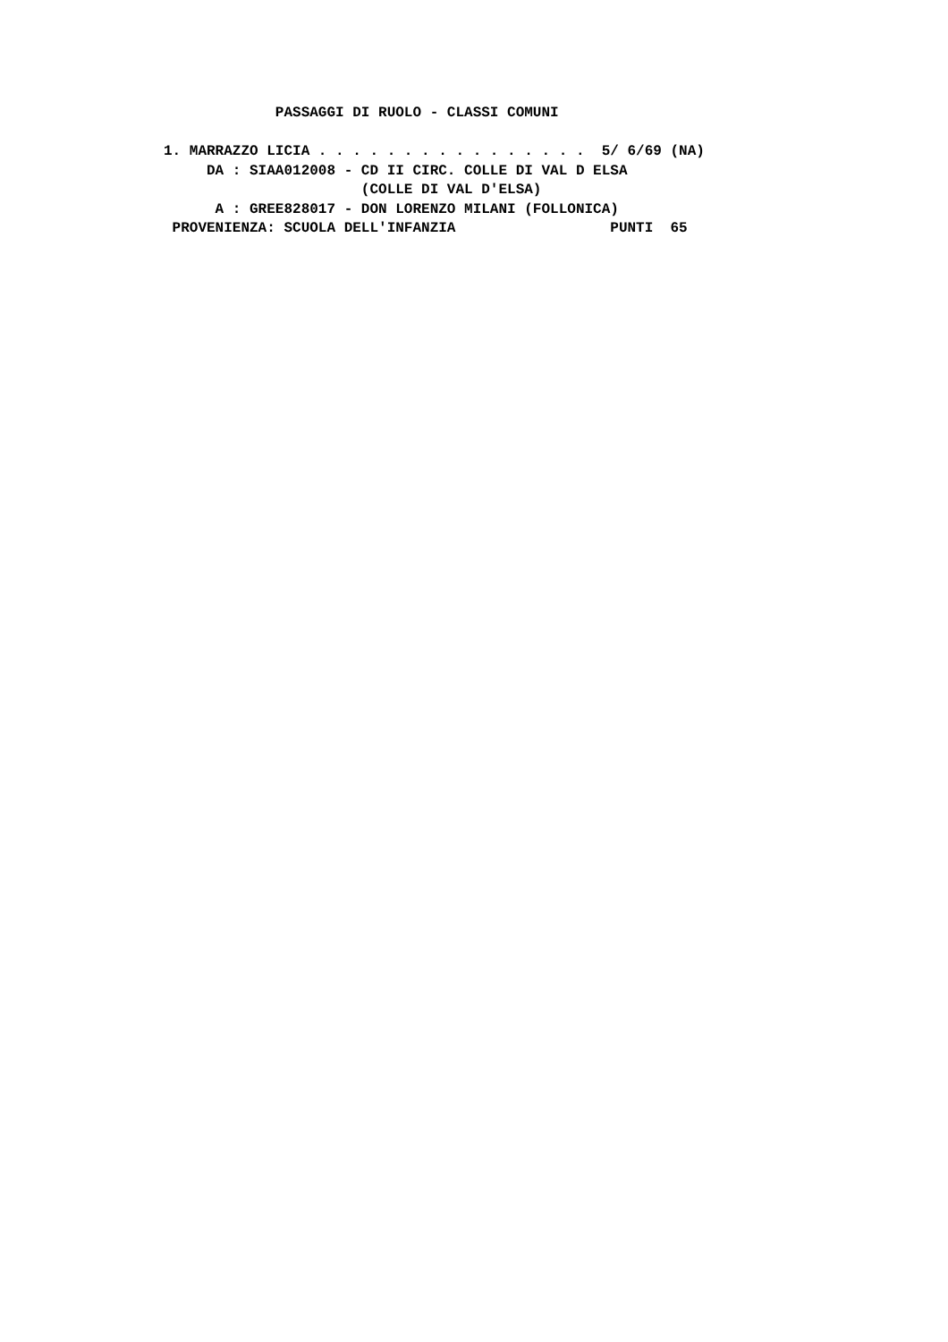PASSAGGI DI RUOLO - CLASSI COMUNI

1. MARRAZZO LICIA . . . . . . . . . . . . . . . .  5/ 6/69 (NA)
     DA : SIAA012008 - CD II CIRC. COLLE DI VAL D ELSA
                       (COLLE DI VAL D'ELSA)
      A : GREE828017 - DON LORENZO MILANI (FOLLONICA)
 PROVENIENZA: SCUOLA DELL'INFANZIA                  PUNTI  65